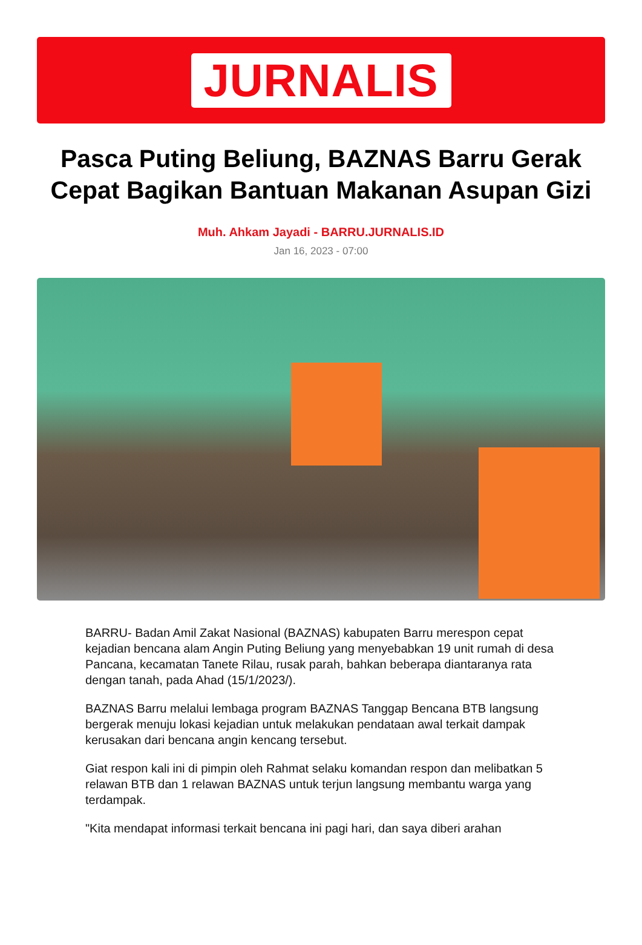JURNALIS
Pasca Puting Beliung, BAZNAS Barru Gerak Cepat Bagikan Bantuan Makanan Asupan Gizi
Muh. Ahkam Jayadi - BARRU.JURNALIS.ID
Jan 16, 2023 - 07:00
BARRU- Badan Amil Zakat Nasional (BAZNAS) kabupaten Barru merespon cepat kejadian bencana alam Angin Puting Beliung yang menyebabkan 19 unit rumah di desa Pancana, kecamatan Tanete Rilau, rusak parah, bahkan beberapa diantaranya rata dengan tanah, pada Ahad (15/1/2023/).
BAZNAS Barru melalui lembaga program BAZNAS Tanggap Bencana BTB langsung bergerak menuju lokasi kejadian untuk melakukan pendataan awal terkait dampak kerusakan dari bencana angin kencang tersebut.
Giat respon kali ini di pimpin oleh Rahmat selaku komandan respon dan melibatkan 5 relawan BTB dan 1 relawan BAZNAS untuk terjun langsung membantu warga yang terdampak.
"Kita mendapat informasi terkait bencana ini pagi hari, dan saya diberi arahan